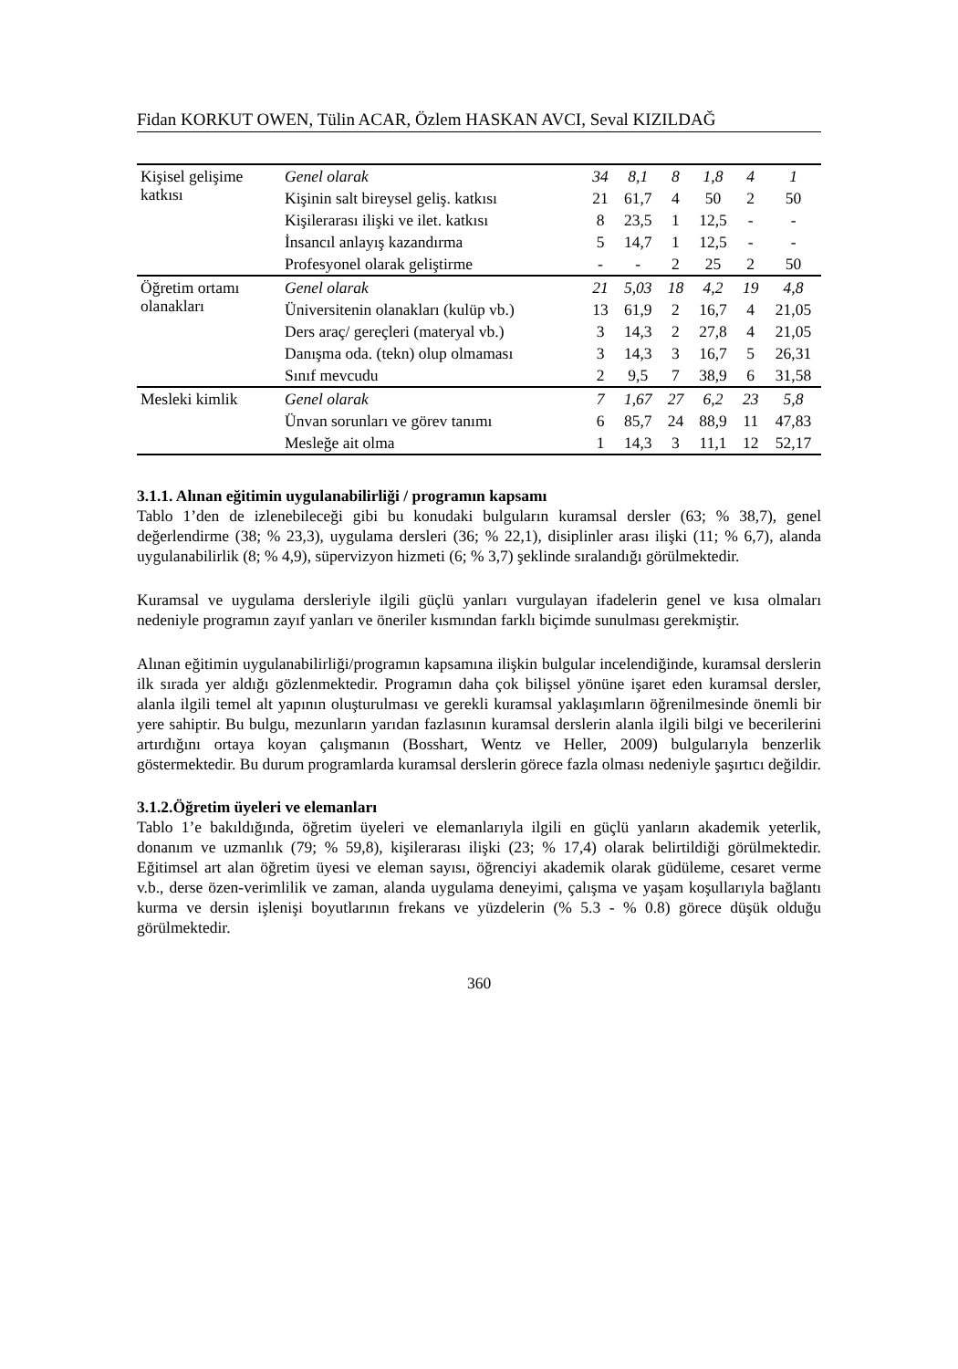Fidan KORKUT OWEN, Tülin ACAR, Özlem HASKAN AVCI, Seval KIZILDAĞ
| Kişisel gelişime katkısı | Genel olarak | 34 | 8,1 | 8 | 1,8 | 4 | 1 |
| | Kişinin salt bireysel geliş. katkısı | 21 | 61,7 | 4 | 50 | 2 | 50 |
| | Kişilerarası ilişki ve ilet. katkısı | 8 | 23,5 | 1 | 12,5 | - | - |
| | İnsancıl anlayış kazandırma | 5 | 14,7 | 1 | 12,5 | - | - |
| | Profesyonel olarak geliştirme | - | - | 2 | 25 | 2 | 50 |
| Öğretim ortamı olanakları | Genel olarak | 21 | 5,03 | 18 | 4,2 | 19 | 4,8 |
| | Üniversitenin olanakları (kulüp vb.) | 13 | 61,9 | 2 | 16,7 | 4 | 21,05 |
| | Ders araç/ gereçleri (materyal vb.) | 3 | 14,3 | 2 | 27,8 | 4 | 21,05 |
| | Danışma oda. (tekn) olup olmaması | 3 | 14,3 | 3 | 16,7 | 5 | 26,31 |
| | Sınıf mevcudu | 2 | 9,5 | 7 | 38,9 | 6 | 31,58 |
| Mesleki kimlik | Genel olarak | 7 | 1,67 | 27 | 6,2 | 23 | 5,8 |
| | Ünvan sorunları ve görev tanımı | 6 | 85,7 | 24 | 88,9 | 11 | 47,83 |
| | Mesleğe ait olma | 1 | 14,3 | 3 | 11,1 | 12 | 52,17 |
3.1.1. Alınan eğitimin uygulanabilirliği / programın kapsamı
Tablo 1’den de izlenebileceği gibi bu konudaki bulguların kuramsal dersler (63; % 38,7), genel değerlendirme (38; % 23,3), uygulama dersleri (36; % 22,1), disiplinler arası ilişki (11; % 6,7), alanda uygulanabilirlik (8; % 4,9), süpervizyon hizmeti (6; % 3,7) şeklinde sıralandığı görülmektedir.
Kuramsal ve uygulama dersleriyle ilgili güçlü yanları vurgulayan ifadelerin genel ve kısa olmaları nedeniyle programın zayıf yanları ve öneriler kısmından farklı biçimde sunulması gerekmiştir.
Alınan eğitimin uygulanabilirliği/programın kapsamına ilişkin bulgular incelendiğinde, kuramsal derslerin ilk sırada yer aldığı gözlenmektedir. Programın daha çok bilişsel yönüne işaret eden kuramsal dersler, alanla ilgili temel alt yapının oluşturulması ve gerekli kuramsal yaklaşımların öğrenilmesinde önemli bir yere sahiptir. Bu bulgu, mezunların yarıdan fazlasının kuramsal derslerin alanla ilgili bilgi ve becerilerini artırdığını ortaya koyan çalışmanın (Bosshart, Wentz ve Heller, 2009) bulgularıyla benzerlik göstermektedir. Bu durum programlarda kuramsal derslerin görece fazla olması nedeniyle şaşırtıcı değildir.
3.1.2.Öğretim üyeleri ve elemanları
Tablo 1’e bakıldığında, öğretim üyeleri ve elemanlarıyla ilgili en güçlü yanların akademik yeterlik, donanım ve uzmanlık (79; % 59,8), kişilerarası ilişki (23; % 17,4) olarak belirtildiği görülmektedir. Eğitimsel art alan öğretim üyesi ve eleman sayısı, öğrenciyi akademik olarak güdüleme, cesaret verme v.b., derse özen-verimlilik ve zaman, alanda uygulama deneyimi, çalışma ve yaşam koşullarıyla bağlantı kurma ve dersin işlenişi boyutlarının frekans ve yüzdelerin (% 5.3 - % 0.8) görece düşük olduğu görülmektedir.
360